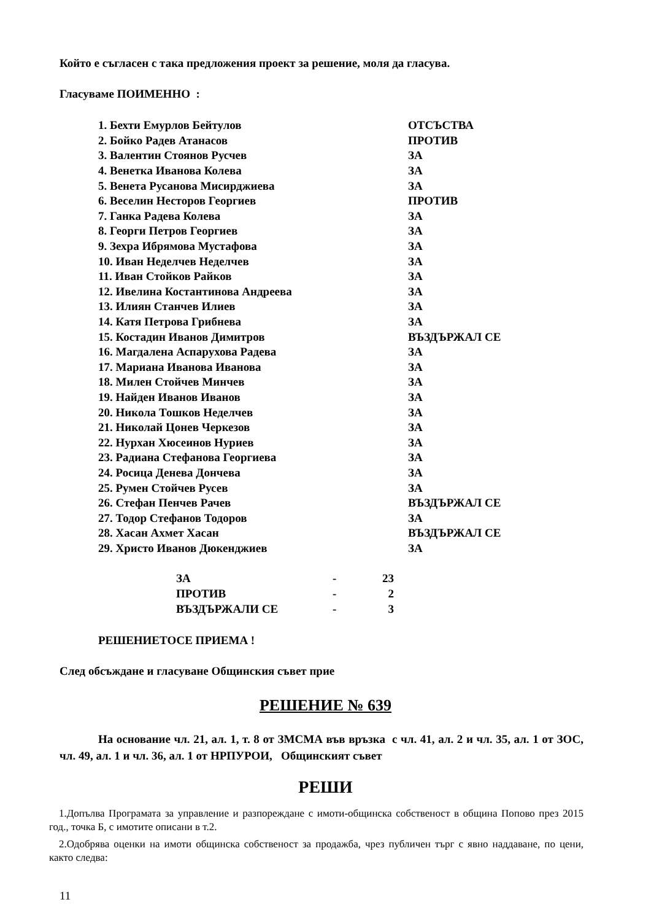Който е съгласен с така предложения проект за решение, моля да гласува.
Гласуваме ПОИМЕННО :
| 1. Бехти Емурлов Бейтулов | ОТСЪСТВА |
| 2. Бойко Радев Атанасов | ПРОТИВ |
| 3. Валентин Стоянов Русчев | ЗА |
| 4. Венетка Иванова Колева | ЗА |
| 5. Венета Русанова Мисирджиева | ЗА |
| 6. Веселин Несторов Георгиев | ПРОТИВ |
| 7. Ганка Радева Колева | ЗА |
| 8. Георги Петров Георгиев | ЗА |
| 9. Зехра Ибрямова Мустафова | ЗА |
| 10. Иван Неделчев Неделчев | ЗА |
| 11. Иван Стойков Райков | ЗА |
| 12. Ивелина Костантинова Андреева | ЗА |
| 13. Илиян Станчев Илиев | ЗА |
| 14. Катя Петрова Грибнева | ЗА |
| 15. Костадин Иванов Димитров | ВЪЗДЪРЖАЛ СЕ |
| 16. Магдалена Аспарухова Радева | ЗА |
| 17. Мариана Иванова Иванова | ЗА |
| 18. Милен Стойчев Минчев | ЗА |
| 19. Найден Иванов Иванов | ЗА |
| 20. Никола Тошков Неделчев | ЗА |
| 21. Николай Цонев Черкезов | ЗА |
| 22. Нурхан Хюсеинов Нуриев | ЗА |
| 23. Радиана Стефанова Георгиева | ЗА |
| 24. Росица Денева Дончева | ЗА |
| 25. Румен Стойчев Русев | ЗА |
| 26. Стефан Пенчев Рачев | ВЪЗДЪРЖАЛ СЕ |
| 27. Тодор Стефанов Тодоров | ЗА |
| 28. Хасан Ахмет Хасан | ВЪЗДЪРЖАЛ СЕ |
| 29. Христо Иванов Дюкенджиев | ЗА |
| ЗА | - | 23 |
| ПРОТИВ | - | 2 |
| ВЪЗДЪРЖАЛИ СЕ | - | 3 |
РЕШЕНИЕТОСЕ ПРИЕМА !
След обсъждане и гласуване Общинския съвет прие
РЕШЕНИЕ № 639
На основание чл. 21, ал. 1, т. 8 от ЗМСМА във връзка с чл. 41, ал. 2 и чл. 35, ал. 1 от ЗОС, чл. 49, ал. 1 и чл. 36, ал. 1 от НРПУРОИ, Общинският съвет
РЕШИ
1.Допълва Програмата за управление и разпореждане с имоти-общинска собственост в община Попово през 2015 год., точка Б, с имотите описани в т.2.
2.Одобрява оценки на имоти общинска собственост за продажба, чрез публичен търг с явно наддаване, по цени, както следва:
11